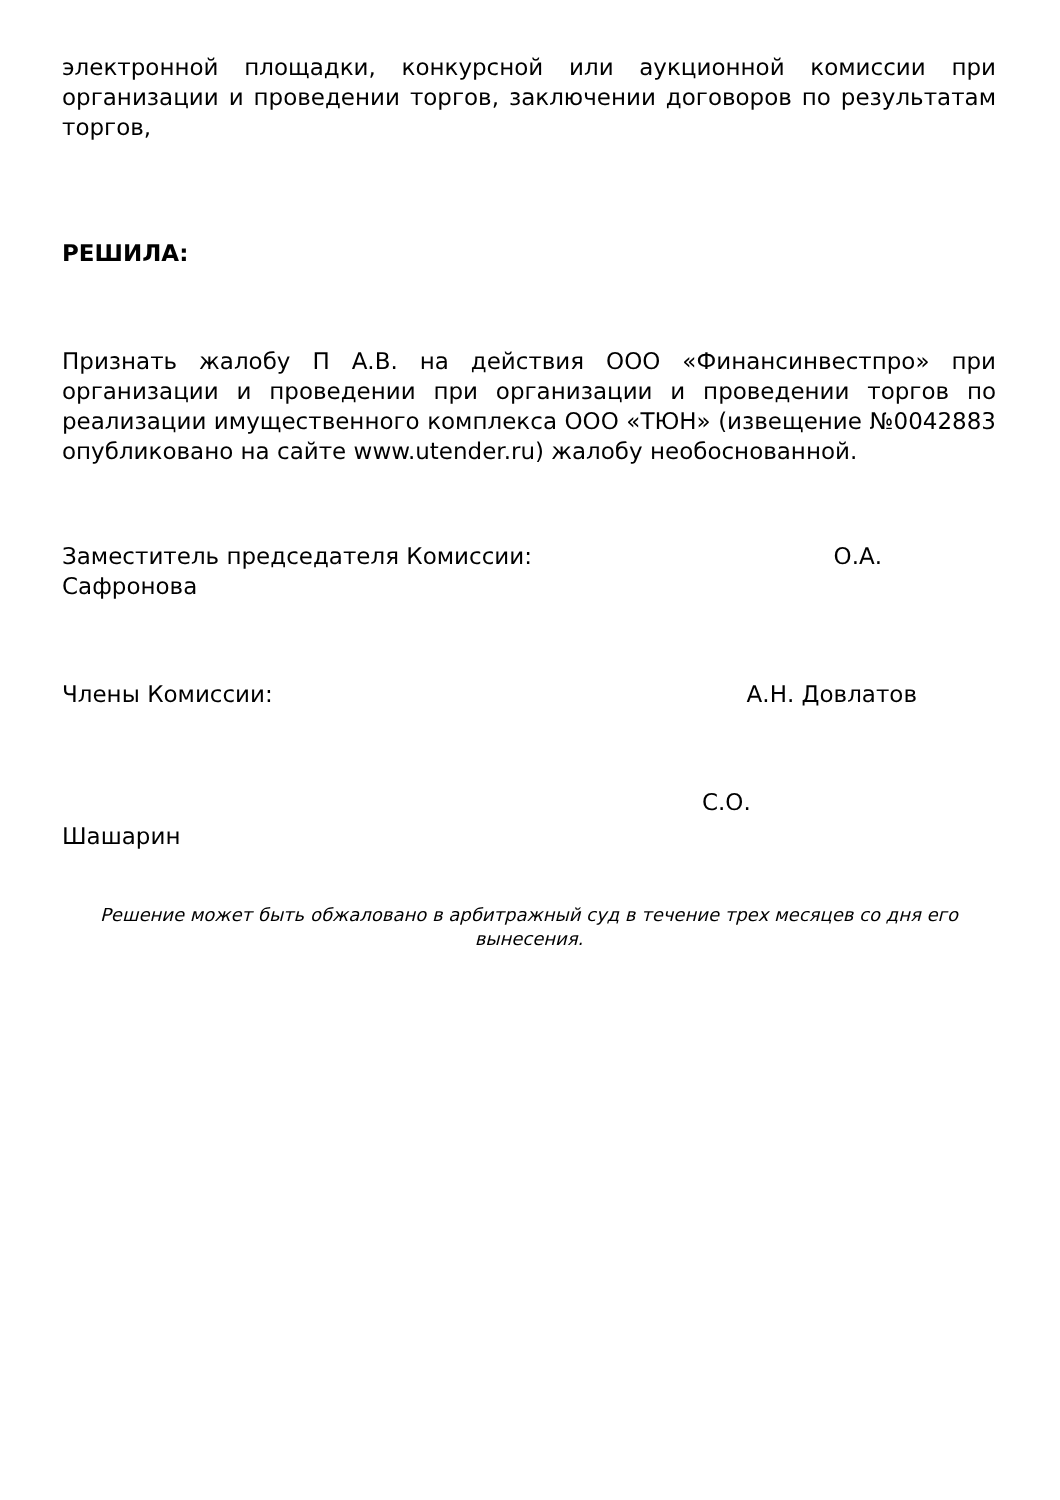электронной площадки, конкурсной или аукционной комиссии при организации и проведении торгов, заключении договоров по результатам торгов,
РЕШИЛА:
Признать жалобу П А.В. на действия ООО «Финансинвестпро» при организации и проведении при организации и проведении торгов по реализации имущественного комплекса ООО «ТЮН» (извещение №0042883 опубликовано на сайте www.utender.ru) жалобу необоснованной.
Заместитель председателя Комиссии: О.А.
Сафронова
Члены Комиссии: А.Н. Довлатов
С.О.
Шашарин
Решение может быть обжаловано в арбитражный суд в течение трех месяцев со дня его вынесения.